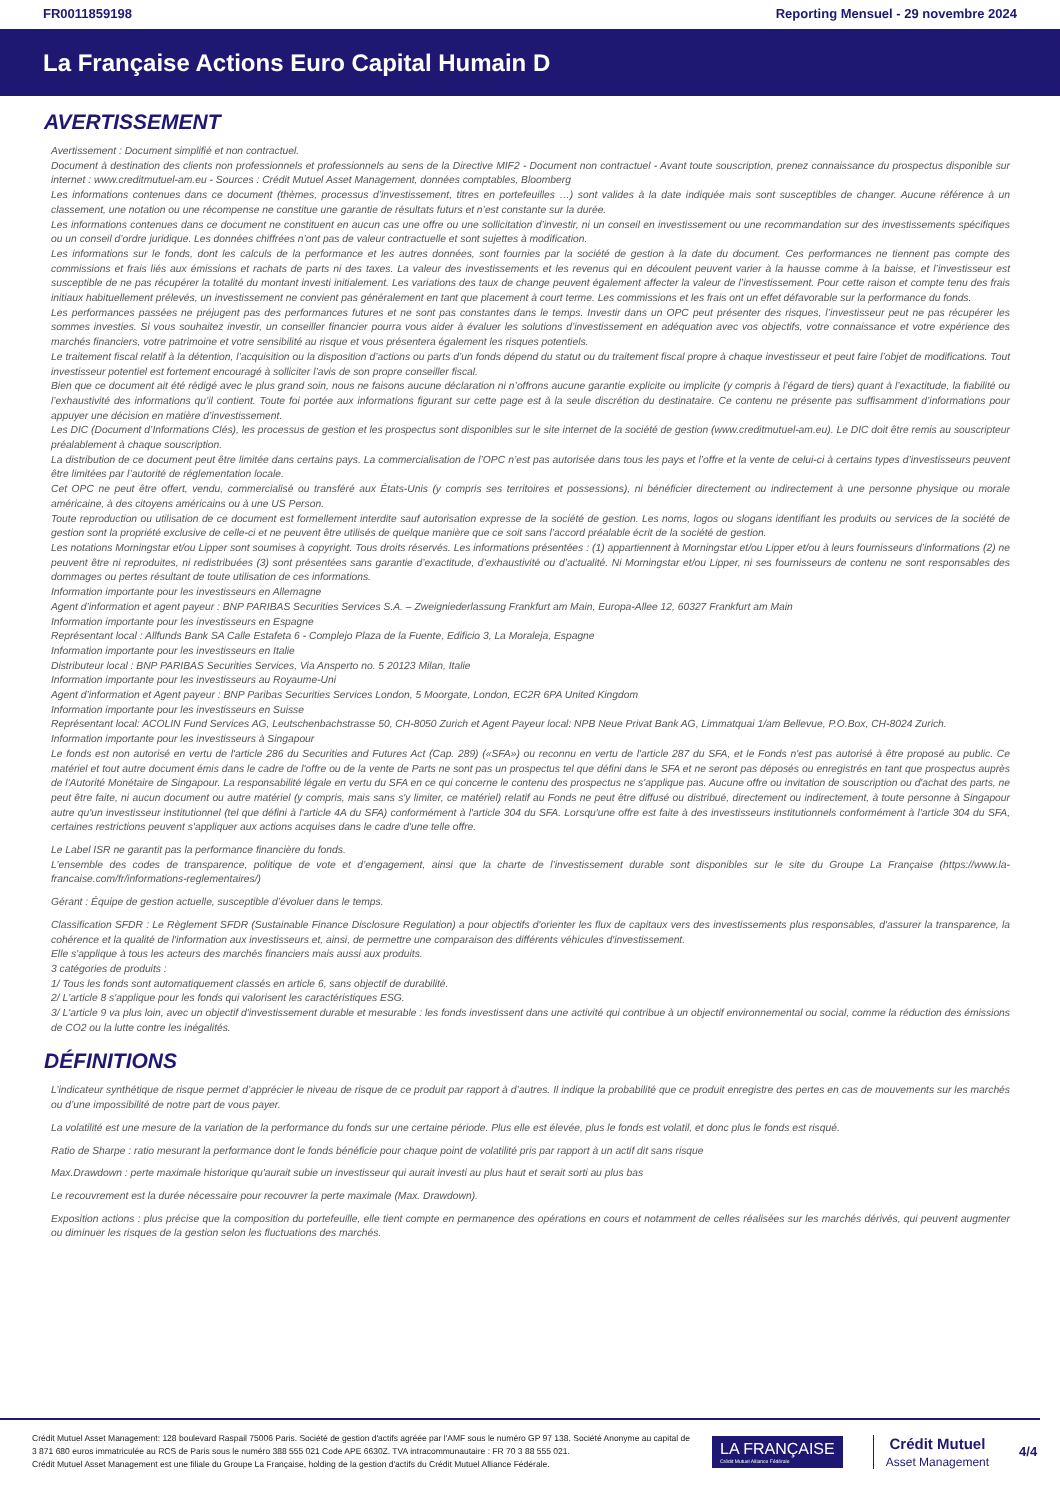FR0011859198 Reporting Mensuel - 29 novembre 2024
La Française Actions Euro Capital Humain D
AVERTISSEMENT
Avertissement : Document simplifié et non contractuel.
Document à destination des clients non professionnels et professionnels au sens de la Directive MIF2 - Document non contractuel - Avant toute souscription, prenez connaissance du prospectus disponible sur internet : www.creditmutuel-am.eu - Sources : Crédit Mutuel Asset Management, données comptables, Bloomberg
Les informations contenues dans ce document (thèmes, processus d’investissement, titres en portefeuilles …) sont valides à la date indiquée mais sont susceptibles de changer. Aucune référence à un classement, une notation ou une récompense ne constitue une garantie de résultats futurs et n’est constante sur la durée.
Les informations contenues dans ce document ne constituent en aucun cas une offre ou une sollicitation d’investir, ni un conseil en investissement ou une recommandation sur des investissements spécifiques ou un conseil d’ordre juridique. Les données chiffrées n’ont pas de valeur contractuelle et sont sujettes à modification.
Les informations sur le fonds, dont les calculs de la performance et les autres données, sont fournies par la société de gestion à la date du document. Ces performances ne tiennent pas compte des commissions et frais liés aux émissions et rachats de parts ni des taxes. La valeur des investissements et les revenus qui en découlent peuvent varier à la hausse comme à la baisse, et l’investisseur est susceptible de ne pas récupérer la totalité du montant investi initialement. Les variations des taux de change peuvent également affecter la valeur de l’investissement. Pour cette raison et compte tenu des frais initiaux habituellement prélevés, un investissement ne convient pas généralement en tant que placement à court terme. Les commissions et les frais ont un effet défavorable sur la performance du fonds.
Les performances passées ne préjugent pas des performances futures et ne sont pas constantes dans le temps. Investir dans un OPC peut présenter des risques, l’investisseur peut ne pas récupérer les sommes investies. Si vous souhaitez investir, un conseiller financier pourra vous aider à évaluer les solutions d’investissement en adéquation avec vos objectifs, votre connaissance et votre expérience des marchés financiers, votre patrimoine et votre sensibilité au risque et vous présentera également les risques potentiels.
Le traitement fiscal relatif à la détention, l’acquisition ou la disposition d’actions ou parts d’un fonds dépend du statut ou du traitement fiscal propre à chaque investisseur et peut faire l’objet de modifications. Tout investisseur potentiel est fortement encouragé à solliciter l’avis de son propre conseiller fiscal.
Bien que ce document ait été rédigé avec le plus grand soin, nous ne faisons aucune déclaration ni n’offrons aucune garantie explicite ou implicite (y compris à l’égard de tiers) quant à l’exactitude, la fiabilité ou l’exhaustivité des informations qu’il contient. Toute foi portée aux informations figurant sur cette page est à la seule discrétion du destinataire. Ce contenu ne présente pas suffisamment d’informations pour appuyer une décision en matière d’investissement.
Les DIC (Document d’Informations Clés), les processus de gestion et les prospectus sont disponibles sur le site internet de la société de gestion (www.creditmutuel-am.eu). Le DIC doit être remis au souscripteur préalablement à chaque souscription.
La distribution de ce document peut être limitée dans certains pays. La commercialisation de l’OPC n’est pas autorisée dans tous les pays et l’offre et la vente de celui-ci à certains types d’investisseurs peuvent être limitées par l’autorité de réglementation locale.
Cet OPC ne peut être offert, vendu, commercialisé ou transféré aux États-Unis (y compris ses territoires et possessions), ni bénéficier directement ou indirectement à une personne physique ou morale américaine, à des citoyens américains ou à une US Person.
Toute reproduction ou utilisation de ce document est formellement interdite sauf autorisation expresse de la société de gestion. Les noms, logos ou slogans identifiant les produits ou services de la société de gestion sont la propriété exclusive de celle-ci et ne peuvent être utilisés de quelque manière que ce soit sans l’accord préalable écrit de la société de gestion.
Les notations Morningstar et/ou Lipper sont soumises à copyright. Tous droits réservés. Les informations présentées : (1) appartiennent à Morningstar et/ou Lipper et/ou à leurs fournisseurs d’informations (2) ne peuvent être ni reproduites, ni redistribuées (3) sont présentées sans garantie d’exactitude, d’exhaustivité ou d’actualité. Ni Morningstar et/ou Lipper, ni ses fournisseurs de contenu ne sont responsables des dommages ou pertes résultant de toute utilisation de ces informations.
Information importante pour les investisseurs en Allemagne
Agent d’information et agent payeur : BNP PARIBAS Securities Services S.A. – Zweigniederlassung Frankfurt am Main, Europa-Allee 12, 60327 Frankfurt am Main
Information importante pour les investisseurs en Espagne
Représentant local : Allfunds Bank SA Calle Estafeta 6 - Complejo Plaza de la Fuente, Edificio 3, La Moraleja, Espagne
Information importante pour les investisseurs en Italie
Distributeur local : BNP PARIBAS Securities Services, Via Ansperto no. 5 20123 Milan, Italie
Information importante pour les investisseurs au Royaume-Uni
Agent d’information et Agent payeur : BNP Paribas Securities Services London, 5 Moorgate, London, EC2R 6PA United Kingdom
Information importante pour les investisseurs en Suisse
Représentant local: ACOLIN Fund Services AG, Leutschenbachstrasse 50, CH-8050 Zurich et Agent Payeur local: NPB Neue Privat Bank AG, Limmatquai 1/am Bellevue, P.O.Box, CH-8024 Zurich.
Information importante pour les investisseurs à Singapour
Le fonds est non autorisé en vertu de l'article 286 du Securities and Futures Act (Cap. 289) («SFA») ou reconnu en vertu de l'article 287 du SFA, et le Fonds n'est pas autorisé à être proposé au public. Ce matériel et tout autre document émis dans le cadre de l'offre ou de la vente de Parts ne sont pas un prospectus tel que défini dans le SFA et ne seront pas déposés ou enregistrés en tant que prospectus auprès de l'Autorité Monétaire de Singapour. La responsabilité légale en vertu du SFA en ce qui concerne le contenu des prospectus ne s'applique pas. Aucune offre ou invitation de souscription ou d'achat des parts, ne peut être faite, ni aucun document ou autre matériel (y compris, mais sans s'y limiter, ce matériel) relatif au Fonds ne peut être diffusé ou distribué, directement ou indirectement, à toute personne à Singapour autre qu'un investisseur institutionnel (tel que défini à l'article 4A du SFA) conformément à l'article 304 du SFA. Lorsqu'une offre est faite à des investisseurs institutionnels conformément à l'article 304 du SFA, certaines restrictions peuvent s'appliquer aux actions acquises dans le cadre d'une telle offre.
Le Label ISR ne garantit pas la performance financière du fonds.
L’ensemble des codes de transparence, politique de vote et d’engagement, ainsi que la charte de l’investissement durable sont disponibles sur le site du Groupe La Française (https://www.la-francaise.com/fr/informations-reglementaires/)
Gérant : Équipe de gestion actuelle, susceptible d’évoluer dans le temps.
Classification SFDR : Le Règlement SFDR (Sustainable Finance Disclosure Regulation) a pour objectifs d'orienter les flux de capitaux vers des investissements plus responsables, d'assurer la transparence, la cohérence et la qualité de l'information aux investisseurs et, ainsi, de permettre une comparaison des différents véhicules d'investissement.
Elle s'applique à tous les acteurs des marchés financiers mais aussi aux produits.
3 catégories de produits :
1/ Tous les fonds sont automatiquement classés en article 6, sans objectif de durabilité.
2/ L'article 8 s'applique pour les fonds qui valorisent les caractéristiques ESG.
3/ L'article 9 va plus loin, avec un objectif d'investissement durable et mesurable : les fonds investissent dans une activité qui contribue à un objectif environnemental ou social, comme la réduction des émissions de CO2 ou la lutte contre les inégalités.
DÉFINITIONS
L’indicateur synthétique de risque permet d’apprécier le niveau de risque de ce produit par rapport à d’autres. Il indique la probabilité que ce produit enregistre des pertes en cas de mouvements sur les marchés ou d’une impossibilité de notre part de vous payer.
La volatilité est une mesure de la variation de la performance du fonds sur une certaine période. Plus elle est élevée, plus le fonds est volatil, et donc plus le fonds est risqué.
Ratio de Sharpe : ratio mesurant la performance dont le fonds bénéficie pour chaque point de volatilité pris par rapport à un actif dit sans risque
Max.Drawdown : perte maximale historique qu'aurait subie un investisseur qui aurait investi au plus haut et serait sorti au plus bas
Le recouvrement est la durée nécessaire pour recouvrer la perte maximale (Max. Drawdown).
Exposition actions : plus précise que la composition du portefeuille, elle tient compte en permanence des opérations en cours et notamment de celles réalisées sur les marchés dérivés, qui peuvent augmenter ou diminuer les risques de la gestion selon les fluctuations des marchés.
Crédit Mutuel Asset Management: 128 boulevard Raspail 75006 Paris. Société de gestion d'actifs agréée par l'AMF sous le numéro GP 97 138. Société Anonyme au capital de 3 871 680 euros immatriculée au RCS de Paris sous le numéro 388 555 021 Code APE 6630Z. TVA intracommunautaire : FR 70 3 88 555 021.
Crédit Mutuel Asset Management est une filiale du Groupe La Française, holding de la gestion d'actifs du Crédit Mutuel Alliance Fédérale.
LA FRANÇAISE
Crédit Mutuel Alliance Fédérale
Crédit Mutuel
Asset Management
4/4